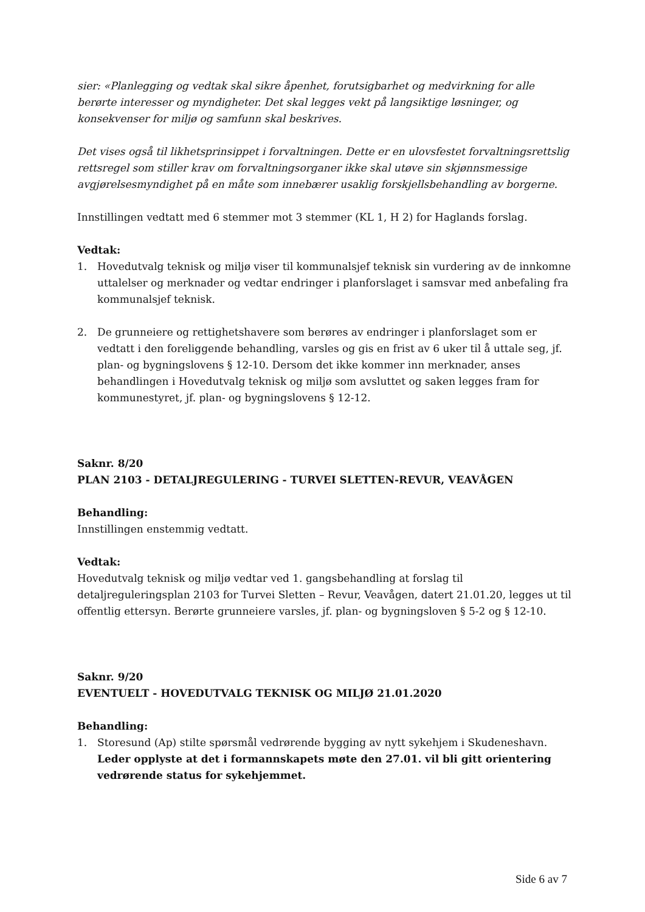sier: «Planlegging og vedtak skal sikre åpenhet, forutsigbarhet og medvirkning for alle berørte interesser og myndigheter. Det skal legges vekt på langsiktige løsninger, og konsekvenser for miljø og samfunn skal beskrives.
Det vises også til likhetsprinsippet i forvaltningen. Dette er en ulovsfestet forvaltningsrettslig rettsregel som stiller krav om forvaltningsorganer ikke skal utøve sin skjønnsmessige avgjørelsesmyndighet på en måte som innebærer usaklig forskjellsbehandling av borgerne.
Innstillingen vedtatt med 6 stemmer mot 3 stemmer (KL 1, H 2) for Haglands forslag.
Vedtak:
1. Hovedutvalg teknisk og miljø viser til kommunalsjef teknisk sin vurdering av de innkomne uttalelser og merknader og vedtar endringer i planforslaget i samsvar med anbefaling fra kommunalsjef teknisk.
2. De grunneiere og rettighetshavere som berøres av endringer i planforslaget som er vedtatt i den foreliggende behandling, varsles og gis en frist av 6 uker til å uttale seg, jf. plan- og bygningslovens § 12-10. Dersom det ikke kommer inn merknader, anses behandlingen i Hovedutvalg teknisk og miljø som avsluttet og saken legges fram for kommunestyret, jf. plan- og bygningslovens § 12-12.
Saknr. 8/20
PLAN 2103 - DETALJREGULERING - TURVEI SLETTEN-REVUR, VEAVÅGEN
Behandling:
Innstillingen enstemmig vedtatt.
Vedtak:
Hovedutvalg teknisk og miljø vedtar ved 1. gangsbehandling at forslag til detaljreguleringsplan 2103 for Turvei Sletten – Revur, Veavågen, datert 21.01.20, legges ut til offentlig ettersyn. Berørte grunneiere varsles, jf. plan- og bygningsloven § 5-2 og § 12-10.
Saknr. 9/20
EVENTUELT - HOVEDUTVALG TEKNISK OG MILJØ 21.01.2020
Behandling:
1. Storesund (Ap) stilte spørsmål vedrørende bygging av nytt sykehjem i Skudeneshavn. Leder opplyste at det i formannskapets møte den 27.01. vil bli gitt orientering vedrørende status for sykehjemmet.
Side 6 av 7